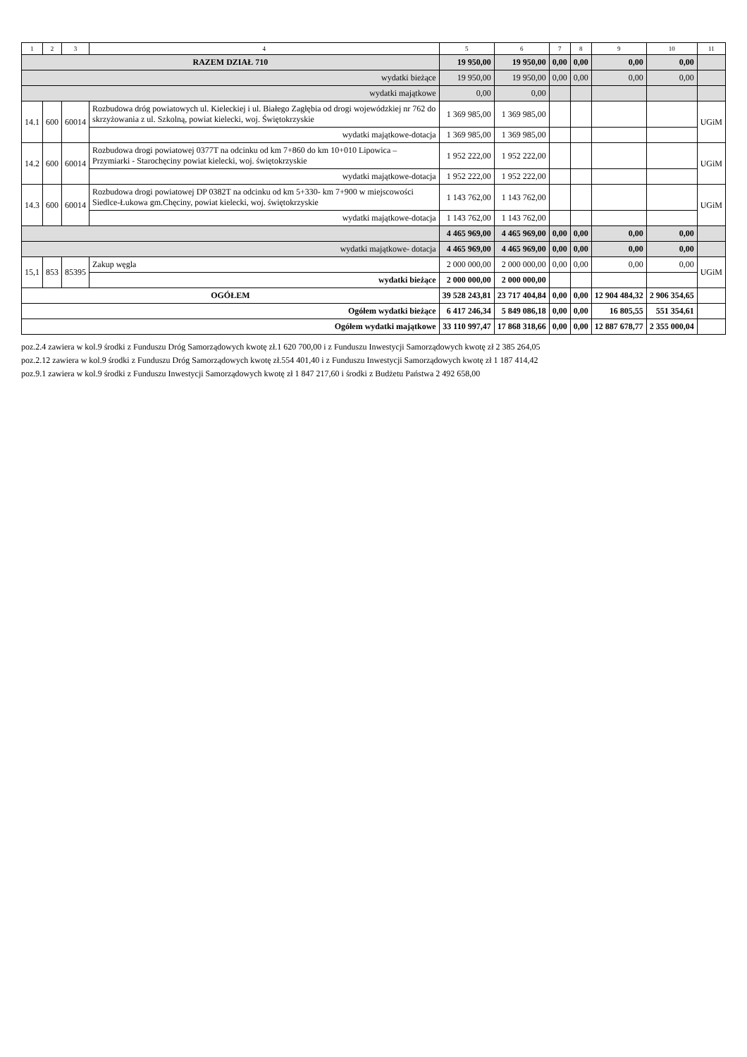| 1 | 2 | 3 | 4 | 5 | 6 | 7 | 8 | 9 | 10 | 11 |
| --- | --- | --- | --- | --- | --- | --- | --- | --- | --- | --- |
| RAZEM DZIAŁ 710 | | | | 19 950,00 | 19 950,00 | 0,00 | 0,00 | 0,00 | 0,00 | |
| wydatki bieżące | | | | 19 950,00 | 19 950,00 | 0,00 | 0,00 | 0,00 | 0,00 | |
| wydatki majątkowe | | | | 0,00 | 0,00 | | | | | |
| 14.1 | 600 | 60014 | Rozbudowa dróg powiatowych ul. Kieleckiej i ul. Białego Zagłębia od drogi wojewódzkiej nr 762 do skrzyżowania z ul. Szkolną, powiat kielecki, woj. Świętokrzyskie | 1 369 985,00 | 1 369 985,00 | | | | | UGiM |
| | | | wydatki majątkowe-dotacja | 1 369 985,00 | 1 369 985,00 | | | | | |
| 14.2 | 600 | 60014 | Rozbudowa drogi powiatowej 0377T na odcinku od km 7+860 do km 10+010 Lipowica – Przymiarki - Starochęciny powiat kielecki, woj. świętokrzyskie | 1 952 222,00 | 1 952 222,00 | | | | | UGiM |
| | | | wydatki majątkowe-dotacja | 1 952 222,00 | 1 952 222,00 | | | | | |
| 14.3 | 600 | 60014 | Rozbudowa drogi powiatowej DP 0382T na odcinku od km 5+330- km 7+900 w miejscowości Siedlce-Łukowa gm.Chęciny, powiat kielecki, woj. świętokrzyskie | 1 143 762,00 | 1 143 762,00 | | | | | UGiM |
| | | | wydatki majątkowe-dotacja | 1 143 762,00 | 1 143 762,00 | | | | | |
| | | | | 4 465 969,00 | 4 465 969,00 | 0,00 | 0,00 | 0,00 | 0,00 | |
| wydatki majątkowe- dotacja | | | | 4 465 969,00 | 4 465 969,00 | 0,00 | 0,00 | 0,00 | 0,00 | |
| 15,1 | 853 | 85395 | Zakup węgla | 2 000 000,00 | 2 000 000,00 | 0,00 | 0,00 | 0,00 | 0,00 | UGiM |
| | | | wydatki bieżące | 2 000 000,00 | 2 000 000,00 | | | | | |
| OGÓŁEM | | | | 39 528 243,81 | 23 717 404,84 | 0,00 | 0,00 | 12 904 484,32 | 2 906 354,65 | |
| Ogółem wydatki bieżące | | | | 6 417 246,34 | 5 849 086,18 | 0,00 | 0,00 | 16 805,55 | 551 354,61 | |
| Ogółem wydatki majątkowe | | | | 33 110 997,47 | 17 868 318,66 | 0,00 | 0,00 | 12 887 678,77 | 2 355 000,04 | |
poz.2.4 zawiera w kol.9 środki z Funduszu Dróg Samorządowych kwotę zł.1 620 700,00 i z Funduszu Inwestycji Samorządowych kwotę zł 2 385 264,05
poz.2.12 zawiera w kol.9 środki z Funduszu Dróg Samorządowych kwotę zł.554 401,40 i z Funduszu Inwestycji Samorządowych kwotę zł 1 187 414,42
poz.9.1 zawiera w kol.9 środki z Funduszu Inwestycji Samorządowych kwotę zł 1 847 217,60 i środki z Budżetu Państwa 2 492 658,00